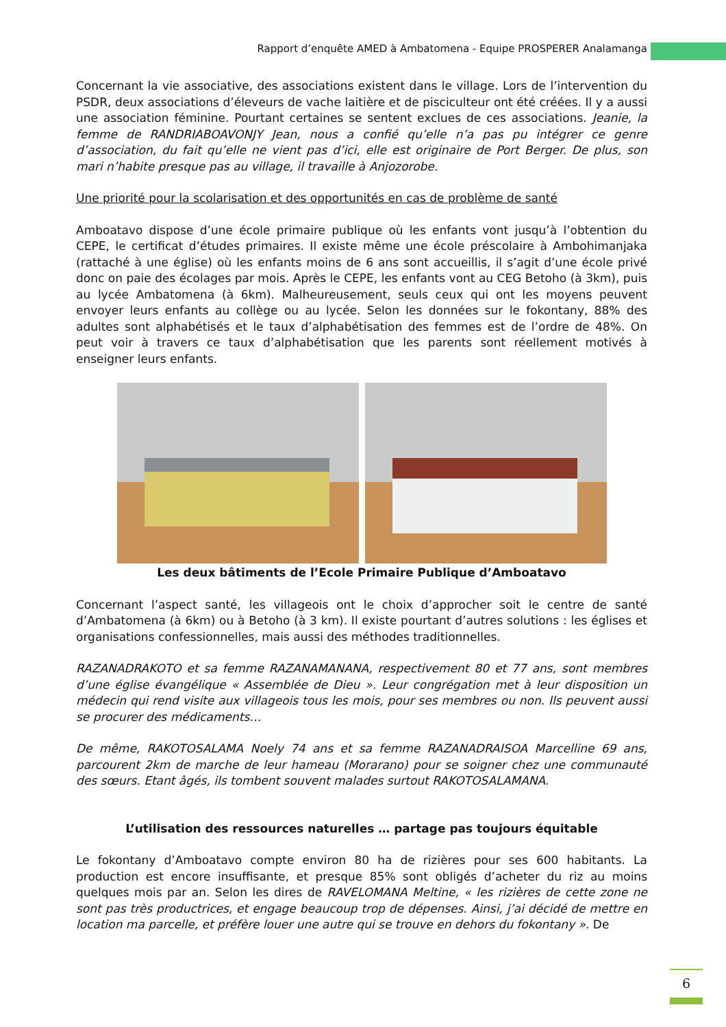Rapport d’enquête AMED à Ambatomena - Equipe PROSPERER Analamanga
Concernant la vie associative, des associations existent dans le village. Lors de l’intervention du PSDR, deux associations d’éleveurs de vache laitière et de pisciculteur ont été créées. Il y a aussi une association féminine. Pourtant certaines se sentent exclues de ces associations. Jeanie, la femme de RANDRIABOAVONJY Jean, nous a confié qu’elle n’a pas pu intégrer ce genre d’association, du fait qu’elle ne vient pas d’ici, elle est originaire de Port Berger. De plus, son mari n’habite presque pas au village, il travaille à Anjozorobe.
Une priorité pour la scolarisation et des opportunités en cas de problème de santé
Amboatavo dispose d’une école primaire publique où les enfants vont jusqu’à l’obtention du CEPE, le certificat d’études primaires. Il existe même une école préscolaire à Ambohimanjaka (rattaché à une église) où les enfants moins de 6 ans sont accueillis, il s’agit d’une école privé donc on paie des écolages par mois. Après le CEPE, les enfants vont au CEG Betoho (à 3km), puis au lycée Ambatomena (à 6km). Malheureusement, seuls ceux qui ont les moyens peuvent envoyer leurs enfants au collège ou au lycée. Selon les données sur le fokontany, 88% des adultes sont alphabétisés et le taux d’alphabétisation des femmes est de l’ordre de 48%. On peut voir à travers ce taux d’alphabétisation que les parents sont réellement motivés à enseigner leurs enfants.
Les deux bâtiments de l’Ecole Primaire Publique d’Amboatavo
Concernant l’aspect santé, les villageois ont le choix d’approcher soit le centre de santé d’Ambatomena (à 6km) ou à Betoho (à 3 km). Il existe pourtant d’autres solutions : les églises et organisations confessionnelles, mais aussi des méthodes traditionnelles.
RAZANADRAKOTO et sa femme RAZANAMANANA, respectivement 80 et 77 ans, sont membres d’une église évangélique « Assemblée de Dieu ». Leur congrégation met à leur disposition un médecin qui rend visite aux villageois tous les mois, pour ses membres ou non. Ils peuvent aussi se procurer des médicaments…
De même, RAKOTOSALAMA Noely 74 ans et sa femme RAZANADRAISOA Marcelline 69 ans, parcourent 2km de marche de leur hameau (Morarano) pour se soigner chez une communauté des sœurs. Etant âgés, ils tombent souvent malades surtout RAKOTOSALAMANA.
L’utilisation des ressources naturelles … partage pas toujours équitable
Le fokontany d’Amboatavo compte environ 80 ha de rizières pour ses 600 habitants. La production est encore insuffisante, et presque 85% sont obligés d’acheter du riz au moins quelques mois par an. Selon les dires de RAVELOMANA Meltine, « les rizières de cette zone ne sont pas très productrices, et engage beaucoup trop de dépenses. Ainsi, j’ai décidé de mettre en location ma parcelle, et préfère louer une autre qui se trouve en dehors du fokontany ». De
6